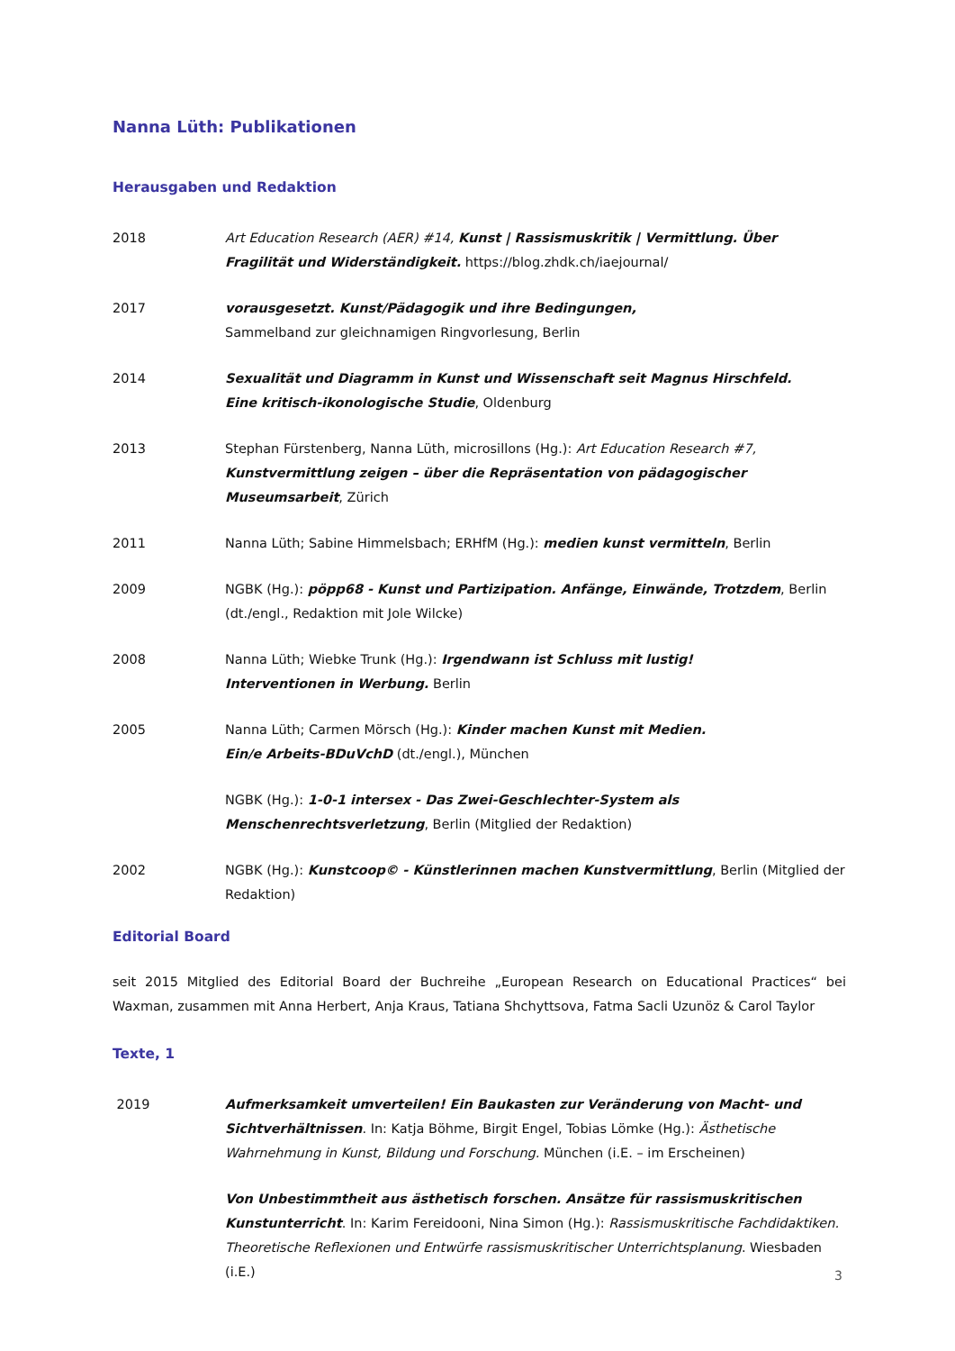Nanna Lüth: Publikationen
Herausgaben und Redaktion
2018 Art Education Research (AER) #14, Kunst | Rassismuskritik | Vermittlung. Über Fragilität und Widerständigkeit. https://blog.zhdk.ch/iaejournal/
2017 vorausgesetzt. Kunst/Pädagogik und ihre Bedingungen,
Sammelband zur gleichnamigen Ringvorlesung, Berlin
2014 Sexualität und Diagramm in Kunst und Wissenschaft seit Magnus Hirschfeld.
Eine kritisch-ikonologische Studie, Oldenburg
2013 Stephan Fürstenberg, Nanna Lüth, microsillons (Hg.): Art Education Research #7, Kunstvermittlung zeigen – über die Repräsentation von pädagogischer Museumsarbeit, Zürich
2011 Nanna Lüth; Sabine Himmelsbach; ERHfM (Hg.): medien kunst vermitteln, Berlin
2009 NGBK (Hg.): pöpp68 - Kunst und Partizipation. Anfänge, Einwände, Trotzdem, Berlin (dt./engl., Redaktion mit Jole Wilcke)
2008 Nanna Lüth; Wiebke Trunk (Hg.): Irgendwann ist Schluss mit lustig!
Interventionen in Werbung. Berlin
2005 Nanna Lüth; Carmen Mörsch (Hg.): Kinder machen Kunst mit Medien.
Ein/e Arbeits-BDuVchD (dt./engl.), München
NGBK (Hg.): 1-0-1 intersex - Das Zwei-Geschlechter-System als Menschenrechtsverletzung, Berlin (Mitglied der Redaktion)
2002 NGBK (Hg.): Kunstcoop© - Künstlerinnen machen Kunstvermittlung, Berlin (Mitglied der Redaktion)
Editorial Board
seit 2015 Mitglied des Editorial Board der Buchreihe „European Research on Educational Practices“ bei Waxman, zusammen mit Anna Herbert, Anja Kraus, Tatiana Shchyttsova, Fatma Sacli Uzunöz & Carol Taylor
Texte, 1
2019 Aufmerksamkeit umverteilen! Ein Baukasten zur Veränderung von Macht- und Sichtverhältnissen. In: Katja Böhme, Birgit Engel, Tobias Lömke (Hg.): Ästhetische Wahrnehmung in Kunst, Bildung und Forschung. München (i.E. – im Erscheinen)
Von Unbestimmtheit aus ästhetisch forschen. Ansätze für rassismuskritischen Kunstunterricht. In: Karim Fereidooni, Nina Simon (Hg.): Rassismuskritische Fachdidaktiken. Theoretische Reflexionen und Entwürfe rassismuskritischer Unterrichtsplanung. Wiesbaden (i.E.)
3